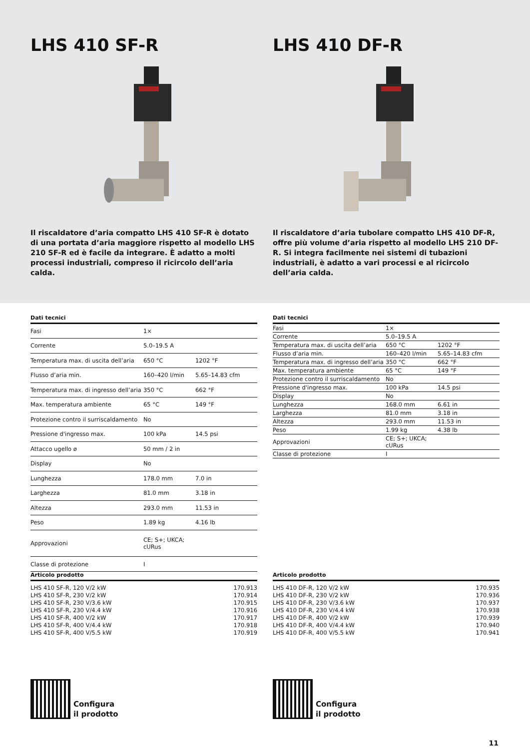LHS 410 SF-R
Il riscaldatore d’aria compatto LHS 410 SF-R è dotato di una portata d’aria maggiore rispetto al modello LHS 210 SF-R ed è facile da integrare. È adatto a molti processi industriali, compreso il ricircolo dell’aria calda.
LHS 410 DF-R
Il riscaldatore d’aria tubolare compatto LHS 410 DF-R, offre più volume d’aria rispetto al modello LHS 210 DF-R. Si integra facilmente nei sistemi di tubazioni industriali, è adatto a vari processi e al ricircolo dell’aria calda.
Dati tecnici
| Fasi | 1× | |
| Corrente | 5.0–19.5 A | |
| Temperatura max. di uscita dell’aria | 650 °C | 1202 °F |
| Flusso d’aria min. | 160–420 l/min | 5.65–14.83 cfm |
| Temperatura max. di ingresso dell’aria | 350 °C | 662 °F |
| Max. temperatura ambiente | 65 °C | 149 °F |
| Protezione contro il surriscaldamento | No | |
| Pressione d'ingresso max. | 100 kPa | 14.5 psi |
| Attacco ugello ø | 50 mm / 2 in | |
| Display | No | |
| Lunghezza | 178.0 mm | 7.0 in |
| Larghezza | 81.0 mm | 3.18 in |
| Altezza | 293.0 mm | 11.53 in |
| Peso | 1.89 kg | 4.16 lb |
| Approvazioni | CE; S+; UKCA; cURus | |
| Classe di protezione | I | |
Dati tecnici
| Fasi | 1× | |
| Corrente | 5.0–19.5 A | |
| Temperatura max. di uscita dell’aria | 650 °C | 1202 °F |
| Flusso d’aria min. | 160–420 l/min | 5.65–14.83 cfm |
| Temperatura max. di ingresso dell’aria | 350 °C | 662 °F |
| Max. temperatura ambiente | 65 °C | 149 °F |
| Protezione contro il surriscaldamento | No | |
| Pressione d'ingresso max. | 100 kPa | 14.5 psi |
| Display | No | |
| Lunghezza | 168.0 mm | 6.61 in |
| Larghezza | 81.0 mm | 3.18 in |
| Altezza | 293.0 mm | 11.53 in |
| Peso | 1.99 kg | 4.38 lb |
| Approvazioni | CE; S+; UKCA; cURus | |
| Classe di protezione | I | |
Articolo prodotto
| LHS 410 SF-R, 120 V/2 kW | 170.913 |
| LHS 410 SF-R, 230 V/2 kW | 170.914 |
| LHS 410 SF-R, 230 V/3.6 kW | 170.915 |
| LHS 410 SF-R, 230 V/4.4 kW | 170.916 |
| LHS 410 SF-R, 400 V/2 kW | 170.917 |
| LHS 410 SF-R, 400 V/4.4 kW | 170.918 |
| LHS 410 SF-R, 400 V/5.5 kW | 170.919 |
Articolo prodotto
| LHS 410 DF-R, 120 V/2 kW | 170.935 |
| LHS 410 DF-R, 230 V/2 kW | 170.936 |
| LHS 410 DF-R, 230 V/3.6 kW | 170.937 |
| LHS 410 DF-R, 230 V/4.4 kW | 170.938 |
| LHS 410 DF-R, 400 V/2 kW | 170.939 |
| LHS 410 DF-R, 400 V/4.4 kW | 170.940 |
| LHS 410 DF-R, 400 V/5.5 kW | 170.941 |
Configura
il prodotto
Configura
il prodotto
11